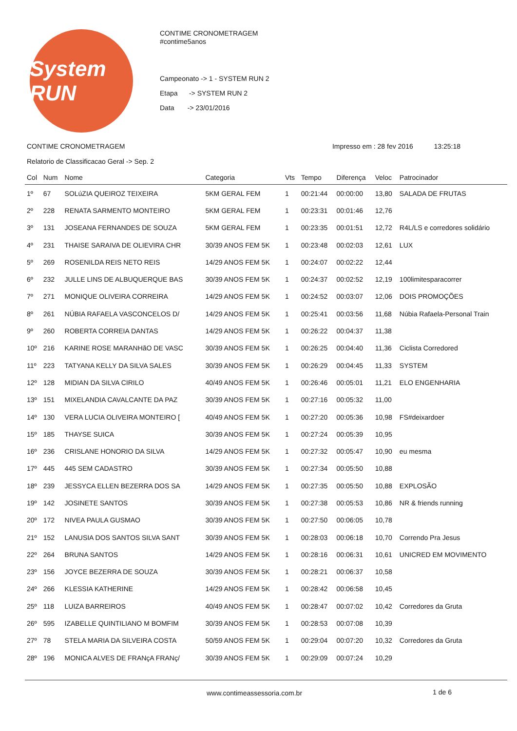System RUN
CONTIME CRONOMETRAGEM
#contime5anos
Campeonato -> 1 - SYSTEM RUN 2
Etapa -> SYSTEM RUN 2
Data -> 23/01/2016
CONTIME CRONOMETRAGEM Impresso em : 28 fev 2016 13:25:18
Relatorio de Classificacao Geral -> Sep. 2
| Col | Num | Nome | Categoria | Vts | Tempo | Diferença | Veloc | Patrocinador |
| --- | --- | --- | --- | --- | --- | --- | --- | --- |
| 1º | 67 | SOLúZIA QUEIROZ TEIXEIRA | 5KM GERAL FEM | 1 | 00:21:44 | 00:00:00 | 13,80 | SALADA DE FRUTAS |
| 2º | 228 | RENATA SARMENTO MONTEIRO | 5KM GERAL FEM | 1 | 00:23:31 | 00:01:46 | 12,76 | |
| 3º | 131 | JOSEANA FERNANDES DE SOUZA | 5KM GERAL FEM | 1 | 00:23:35 | 00:01:51 | 12,72 | R4L/LS e corredores solidário |
| 4º | 231 | THAISE SARAIVA DE OLIEVIRA CHR | 30/39 ANOS FEM 5K | 1 | 00:23:48 | 00:02:03 | 12,61 | LUX |
| 5º | 269 | ROSENILDA REIS NETO REIS | 14/29 ANOS FEM 5K | 1 | 00:24:07 | 00:02:22 | 12,44 | |
| 6º | 232 | JULLE LINS DE ALBUQUERQUE BAS | 30/39 ANOS FEM 5K | 1 | 00:24:37 | 00:02:52 | 12,19 | 100limitesparacorrer |
| 7º | 271 | MONIQUE OLIVEIRA CORREIRA | 14/29 ANOS FEM 5K | 1 | 00:24:52 | 00:03:07 | 12,06 | DOIS PROMOÇÕES |
| 8º | 261 | NÚBIA RAFAELA VASCONCELOS D/ | 14/29 ANOS FEM 5K | 1 | 00:25:41 | 00:03:56 | 11,68 | Núbia Rafaela-Personal Train |
| 9º | 260 | ROBERTA CORREIA DANTAS | 14/29 ANOS FEM 5K | 1 | 00:26:22 | 00:04:37 | 11,38 | |
| 10º | 216 | KARINE ROSE MARANHãO DE VASC | 30/39 ANOS FEM 5K | 1 | 00:26:25 | 00:04:40 | 11,36 | Ciclista Corredored |
| 11º | 223 | TATYANA KELLY DA SILVA SALES | 30/39 ANOS FEM 5K | 1 | 00:26:29 | 00:04:45 | 11,33 | SYSTEM |
| 12º | 128 | MIDIAN DA SILVA CIRILO | 40/49 ANOS FEM 5K | 1 | 00:26:46 | 00:05:01 | 11,21 | ELO ENGENHARIA |
| 13º | 151 | MIXELANDIA CAVALCANTE DA PAZ | 30/39 ANOS FEM 5K | 1 | 00:27:16 | 00:05:32 | 11,00 | |
| 14º | 130 | VERA LUCIA OLIVEIRA MONTEIRO [ | 40/49 ANOS FEM 5K | 1 | 00:27:20 | 00:05:36 | 10,98 | FS#deixardoer |
| 15º | 185 | THAYSE SUICA | 30/39 ANOS FEM 5K | 1 | 00:27:24 | 00:05:39 | 10,95 | |
| 16º | 236 | CRISLANE HONORIO DA SILVA | 14/29 ANOS FEM 5K | 1 | 00:27:32 | 00:05:47 | 10,90 | eu mesma |
| 17º | 445 | 445 SEM CADASTRO | 30/39 ANOS FEM 5K | 1 | 00:27:34 | 00:05:50 | 10,88 | |
| 18º | 239 | JESSYCA ELLEN BEZERRA DOS SA | 14/29 ANOS FEM 5K | 1 | 00:27:35 | 00:05:50 | 10,88 | EXPLOSÃO |
| 19º | 142 | JOSINETE SANTOS | 30/39 ANOS FEM 5K | 1 | 00:27:38 | 00:05:53 | 10,86 | NR & friends running |
| 20º | 172 | NIVEA PAULA GUSMAO | 30/39 ANOS FEM 5K | 1 | 00:27:50 | 00:06:05 | 10,78 | |
| 21º | 152 | LANUSIA DOS SANTOS SILVA SANT | 30/39 ANOS FEM 5K | 1 | 00:28:03 | 00:06:18 | 10,70 | Correndo Pra Jesus |
| 22º | 264 | BRUNA SANTOS | 14/29 ANOS FEM 5K | 1 | 00:28:16 | 00:06:31 | 10,61 | UNICRED EM MOVIMENTO |
| 23º | 156 | JOYCE BEZERRA DE SOUZA | 30/39 ANOS FEM 5K | 1 | 00:28:21 | 00:06:37 | 10,58 | |
| 24º | 266 | KLESSIA KATHERINE | 14/29 ANOS FEM 5K | 1 | 00:28:42 | 00:06:58 | 10,45 | |
| 25º | 118 | LUIZA BARREIROS | 40/49 ANOS FEM 5K | 1 | 00:28:47 | 00:07:02 | 10,42 | Corredores da Gruta |
| 26º | 595 | IZABELLE QUINTILIANO M BOMFIM | 30/39 ANOS FEM 5K | 1 | 00:28:53 | 00:07:08 | 10,39 | |
| 27º | 78 | STELA MARIA DA SILVEIRA COSTA | 50/59 ANOS FEM 5K | 1 | 00:29:04 | 00:07:20 | 10,32 | Corredores da Gruta |
| 28º | 196 | MONICA ALVES DE FRANçA FRANç/ | 30/39 ANOS FEM 5K | 1 | 00:29:09 | 00:07:24 | 10,29 | |
www.contimeassessoria.com.br 1 de 6